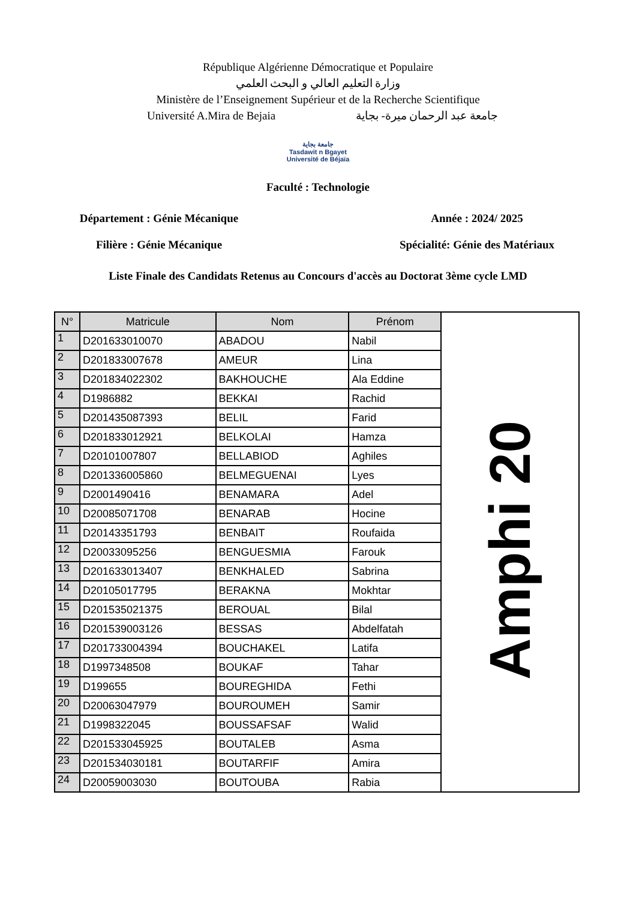République Algérienne Démocratique et Populaire
وزارة التعليم العالي و البحث العلمي
Ministère de l’Enseignement Supérieur et de la Recherche Scientifique
Université A.Mira de Bejaia جامعة عبد الرحمان ميرة- بجاية
جامعة بجاية
Tasdawit n Bgayet
Université de Béjaïa
Faculté : Technologie
Département : Génie Mécanique Année : 2024/ 2025
Filière : Génie Mécanique Spécialité: Génie des Matériaux
Liste Finale des Candidats Retenus au Concours d'accès au Doctorat 3ème cycle LMD
| N° | Matricule | Nom | Prénom | Amphi 20 |
| 1 | D201633010070 | ABADOU | Nabil | |
| 2 | D201833007678 | AMEUR | Lina | |
| 3 | D201834022302 | BAKHOUCHE | Ala Eddine | |
| 4 | D1986882 | BEKKAI | Rachid | |
| 5 | D201435087393 | BELIL | Farid | |
| 6 | D201833012921 | BELKOLAI | Hamza | |
| 7 | D20101007807 | BELLABIOD | Aghiles | |
| 8 | D201336005860 | BELMEGUENAI | Lyes | |
| 9 | D2001490416 | BENAMARA | Adel | |
| 10 | D20085071708 | BENARAB | Hocine | |
| 11 | D20143351793 | BENBAIT | Roufaida | |
| 12 | D20033095256 | BENGUESMIA | Farouk | |
| 13 | D201633013407 | BENKHALED | Sabrina | |
| 14 | D20105017795 | BERAKNA | Mokhtar | |
| 15 | D201535021375 | BEROUAL | Bilal | |
| 16 | D201539003126 | BESSAS | Abdelfatah | |
| 17 | D201733004394 | BOUCHAKEL | Latifa | |
| 18 | D1997348508 | BOUKAF | Tahar | |
| 19 | D199655 | BOUREGHIDA | Fethi | |
| 20 | D20063047979 | BOUROUMEH | Samir | |
| 21 | D1998322045 | BOUSSAFSAF | Walid | |
| 22 | D201533045925 | BOUTALEB | Asma | |
| 23 | D201534030181 | BOUTARFIF | Amira | |
| 24 | D20059003030 | BOUTOUBA | Rabia | |